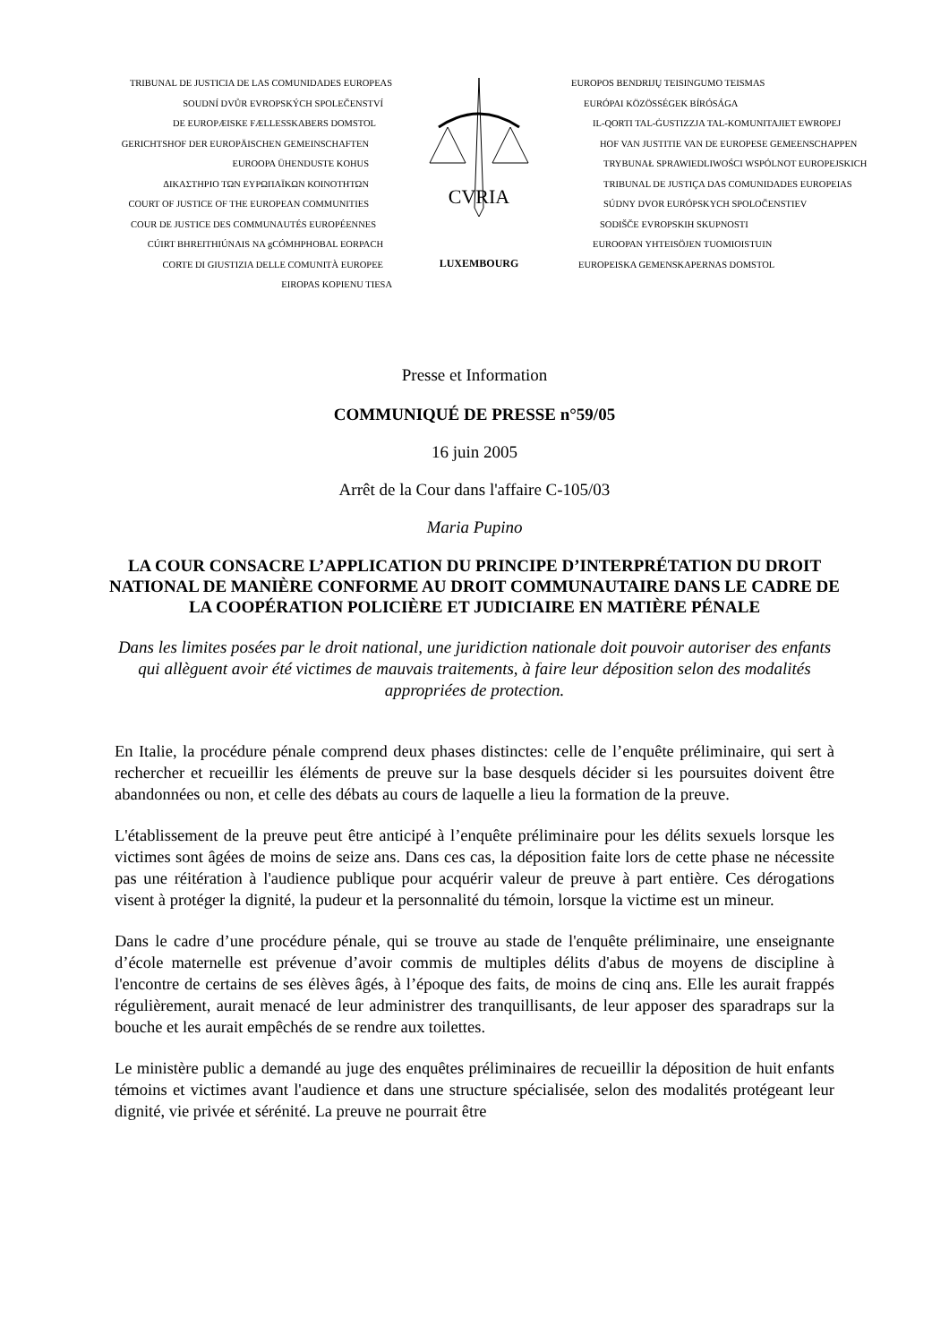TRIBUNAL DE JUSTICIA DE LAS COMUNIDADES EUROPEAS
SOUDNÍ DVŮR EVROPSKÝCH SPOLEČENSTVÍ
DE EUROPÆISKE FÆLLESSKABERS DOMSTOL
GERICHTSHOF DER EUROPÄISCHEN GEMEINSCHAFTEN
EUROOPA ÜHENDUSTE KOHUS
ΔΙΚΑΣΤΗΡΙΟ ΤΩΝ ΕΥΡΩΠΑΪΚΩΝ ΚΟΙΝΟΤΗΤΩΝ
COURT OF JUSTICE OF THE EUROPEAN COMMUNITIES
COUR DE JUSTICE DES COMMUNAUTÉS EUROPÉENNES
CÚIRT BHREITHIÚNAIS NA gCÓMHPHOBAL EORPACH
CORTE DI GIUSTIZIA DELLE COMUNITÀ EUROPEE
EIROPAS KOPIENU TIESA
CVRIA
LUXEMBOURG
EUROPOS BENDRIJŲ TEISINGUMO TEISMAS
EURÓPAI KÖZÖSSÉGEK BÍRÓSÁGA
IL-QORTI TAL-ĠUSTIZZJA TAL-KOMUNITAJIET EWROPEJ
HOF VAN JUSTITIE VAN DE EUROPESE GEMEENSCHAPPEN
TRYBUNAŁ SPRAWIEDLIWOŚCI WSPÓLNOT EUROPEJSKICH
TRIBUNAL DE JUSTIÇA DAS COMUNIDADES EUROPEIAS
SÚDNY DVOR EURÓPSKYCH SPOLOČENSTIEV
SODIŠČE EVROPSKIH SKUPNOSTI
EUROOPAN YHTEISÖJEN TUOMIOISTUIN
EUROPEISKA GEMENSKAPERNAS DOMSTOL
Presse et Information
COMMUNIQUÉ DE PRESSE n°59/05
16 juin 2005
Arrêt de la Cour dans l'affaire C-105/03
Maria Pupino
LA COUR CONSACRE L’APPLICATION DU PRINCIPE D’INTERPRÉTATION DU DROIT NATIONAL DE MANIÈRE CONFORME AU DROIT COMMUNAUTAIRE DANS LE CADRE DE LA COOPÉRATION POLICIÈRE ET JUDICIAIRE EN MATIÈRE PÉNALE
Dans les limites posées par le droit national, une juridiction nationale doit pouvoir autoriser des enfants qui allèguent avoir été victimes de mauvais traitements, à faire leur déposition selon des modalités appropriées de protection.
En Italie, la procédure pénale comprend deux phases distinctes: celle de l’enquête préliminaire, qui sert à rechercher et recueillir les éléments de preuve sur la base desquels décider si les poursuites doivent être abandonnées ou non, et celle des débats au cours de laquelle a lieu la formation de la preuve.
L'établissement de la preuve peut être anticipé à l’enquête préliminaire pour les délits sexuels lorsque les victimes sont âgées de moins de seize ans. Dans ces cas, la déposition faite lors de cette phase ne nécessite pas une réitération à l'audience publique pour acquérir valeur de preuve à part entière. Ces dérogations visent à protéger la dignité, la pudeur et la personnalité du témoin, lorsque la victime est un mineur.
Dans le cadre d’une procédure pénale, qui se trouve au stade de l'enquête préliminaire, une enseignante d’école maternelle est prévenue d’avoir commis de multiples délits d'abus de moyens de discipline à l'encontre de certains de ses élèves âgés, à l’époque des faits, de moins de cinq ans. Elle les aurait frappés régulièrement, aurait menacé de leur administrer des tranquillisants, de leur apposer des sparadraps sur la bouche et les aurait empêchés de se rendre aux toilettes.
Le ministère public a demandé au juge des enquêtes préliminaires de recueillir la déposition de huit enfants témoins et victimes avant l'audience et dans une structure spécialisée, selon des modalités protégeant leur dignité, vie privée et sérénité. La preuve ne pourrait être